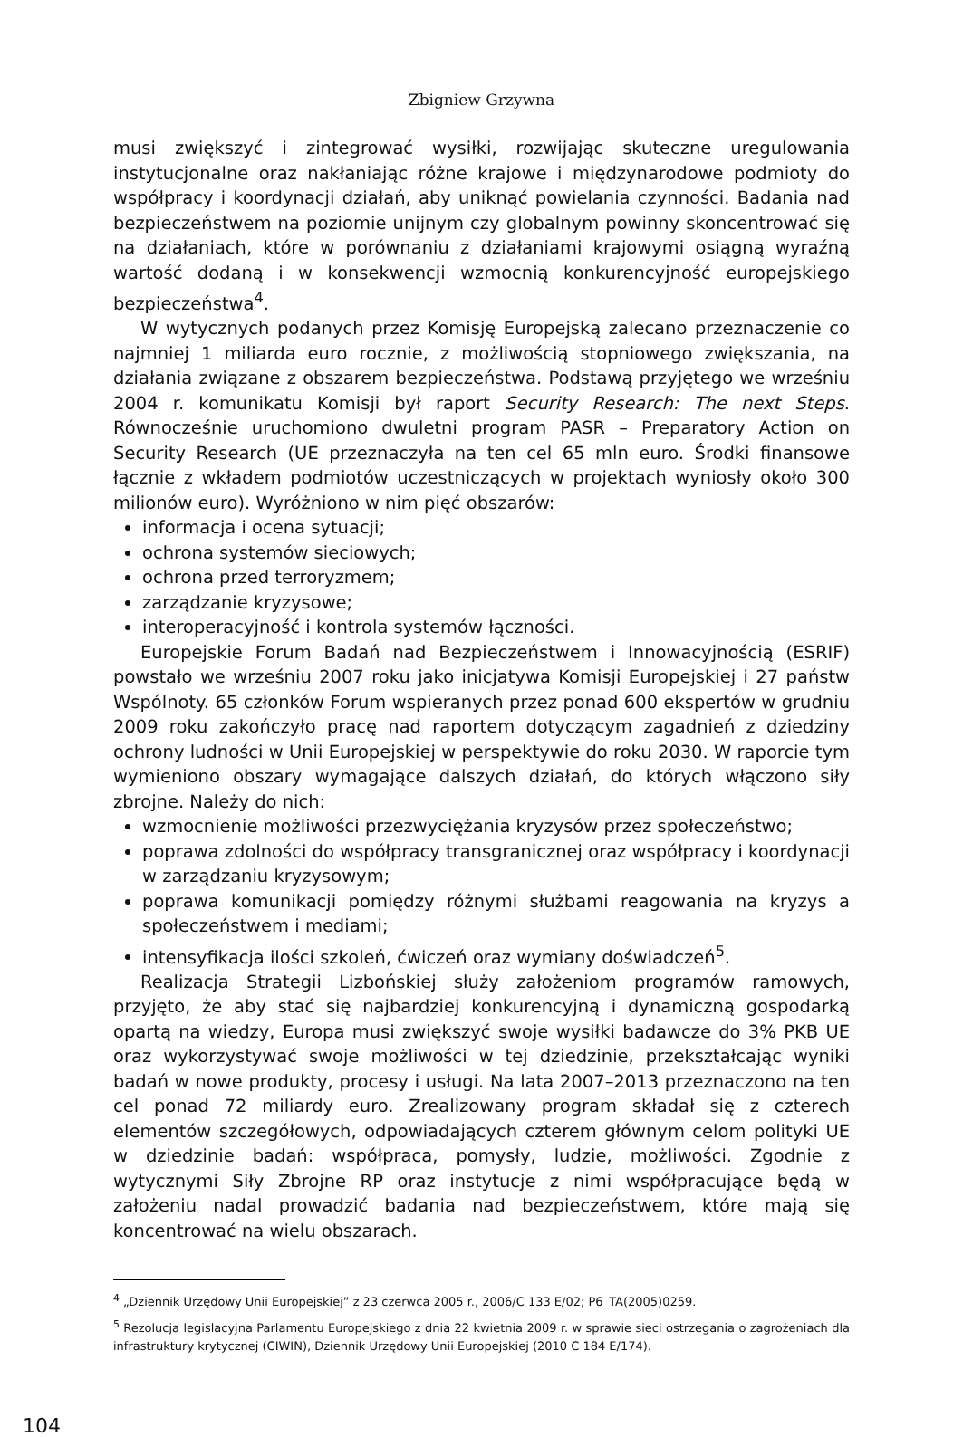Zbigniew Grzywna
musi zwiększyć i zintegrować wysiłki, rozwijając skuteczne uregulowania instytucjonalne oraz nakłaniając różne krajowe i międzynarodowe podmioty do współpracy i koordynacji działań, aby uniknąć powielania czynności. Badania nad bezpieczeństwem na poziomie unijnym czy globalnym powinny skoncentrować się na działaniach, które w porównaniu z działaniami krajowymi osiągną wyraźną wartość dodaną i w konsekwencji wzmocnią konkurencyjność europejskiego bezpieczeństwa<sup>4</sup>.
W wytycznych podanych przez Komisję Europejską zalecano przeznaczenie co najmniej 1 miliarda euro rocznie, z możliwością stopniowego zwiększania, na działania związane z obszarem bezpieczeństwa. Podstawą przyjętego we wrześniu 2004 r. komunikatu Komisji był raport Security Research: The next Steps. Równocześnie uruchomiono dwuletni program PASR – Preparatory Action on Security Research (UE przeznaczyła na ten cel 65 mln euro. Środki finansowe łącznie z wkładem podmiotów uczestniczących w projektach wyniosły około 300 milionów euro). Wyróżniono w nim pięć obszarów:
informacja i ocena sytuacji;
ochrona systemów sieciowych;
ochrona przed terroryzmem;
zarządzanie kryzysowe;
interoperacyjność i kontrola systemów łączności.
Europejskie Forum Badań nad Bezpieczeństwem i Innowacyjnością (ESRIF) powstało we wrześniu 2007 roku jako inicjatywa Komisji Europejskiej i 27 państw Wspólnoty. 65 członków Forum wspieranych przez ponad 600 ekspertów w grudniu 2009 roku zakończyło pracę nad raportem dotyczącym zagadnień z dziedziny ochrony ludności w Unii Europejskiej w perspektywie do roku 2030. W raporcie tym wymieniono obszary wymagające dalszych działań, do których włączono siły zbrojne. Należy do nich:
wzmocnienie możliwości przezwyciężania kryzysów przez społeczeństwo;
poprawa zdolności do współpracy transgranicznej oraz współpracy i koordynacji w zarządzaniu kryzysowym;
poprawa komunikacji pomiędzy różnymi służbami reagowania na kryzys a społeczeństwem i mediami;
intensyfikacja ilości szkoleń, ćwiczeń oraz wymiany doświadczeń<sup>5</sup>.
Realizacja Strategii Lizbońskiej służy założeniom programów ramowych, przyjęto, że aby stać się najbardziej konkurencyjną i dynamiczną gospodarką opartą na wiedzy, Europa musi zwiększyć swoje wysiłki badawcze do 3% PKB UE oraz wykorzystywać swoje możliwości w tej dziedzinie, przekształcając wyniki badań w nowe produkty, procesy i usługi. Na lata 2007–2013 przeznaczono na ten cel ponad 72 miliardy euro. Zrealizowany program składał się z czterech elementów szczegółowych, odpowiadających czterem głównym celom polityki UE w dziedzinie badań: współpraca, pomysły, ludzie, możliwości. Zgodnie z wytycznymi Siły Zbrojne RP oraz instytucje z nimi współpracujące będą w założeniu nadal prowadzić badania nad bezpieczeństwem, które mają się koncentrować na wielu obszarach.
<sup>4</sup> „Dziennik Urzędowy Unii Europejskiej” z 23 czerwca 2005 r., 2006/C 133 E/02; P6_TA(2005)0259.
<sup>5</sup> Rezolucja legislacyjna Parlamentu Europejskiego z dnia 22 kwietnia 2009 r. w sprawie sieci ostrzegania o zagrożeniach dla infrastruktury krytycznej (CIWIN), Dziennik Urzędowy Unii Europejskiej (2010 C 184 E/174).
104